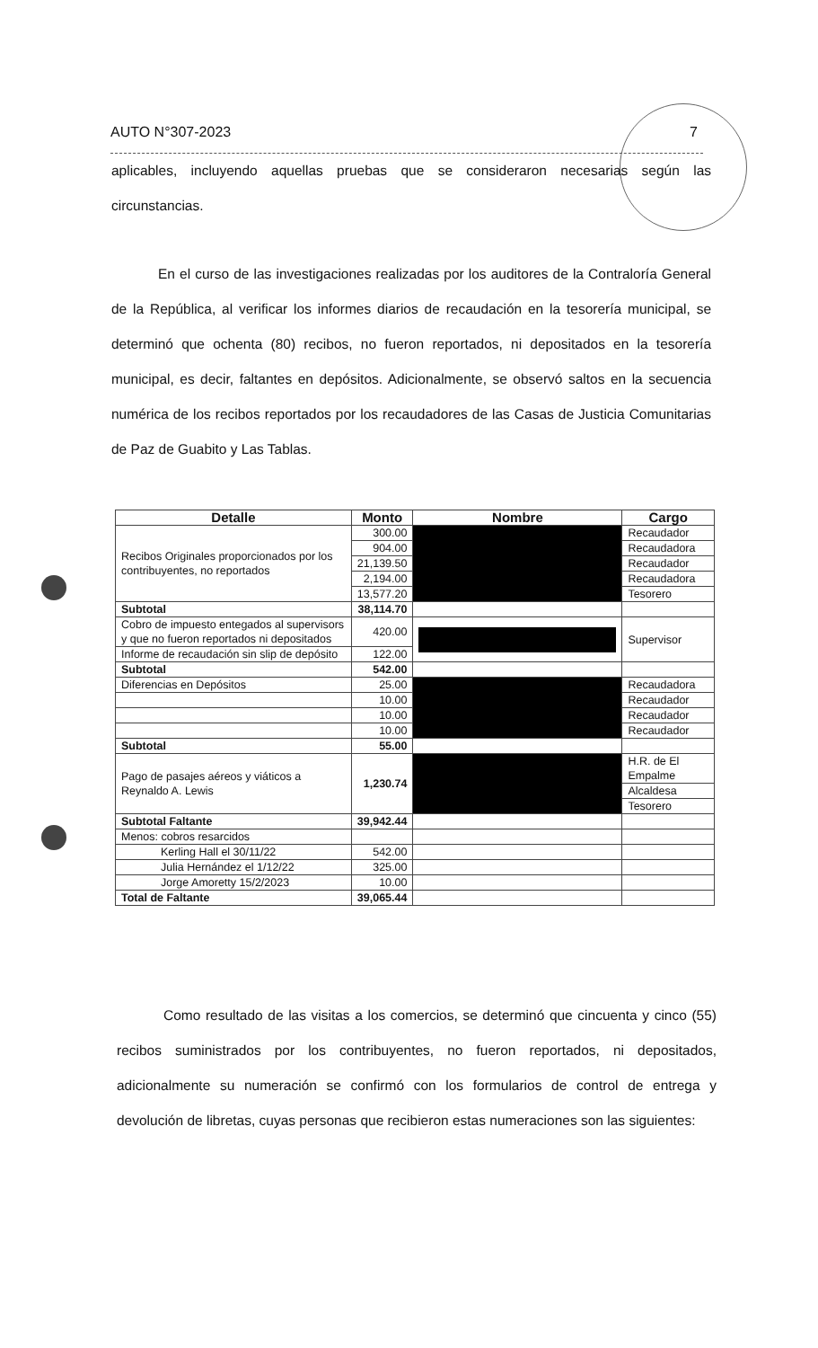AUTO N°307-2023 7
aplicables, incluyendo aquellas pruebas que se consideraron necesarias según las circunstancias.
En el curso de las investigaciones realizadas por los auditores de la Contraloría General de la República, al verificar los informes diarios de recaudación en la tesorería municipal, se determinó que ochenta (80) recibos, no fueron reportados, ni depositados en la tesorería municipal, es decir, faltantes en depósitos. Adicionalmente, se observó saltos en la secuencia numérica de los recibos reportados por los recaudadores de las Casas de Justicia Comunitarias de Paz de Guabito y Las Tablas.
| Detalle | Monto | Nombre | Cargo |
| --- | --- | --- | --- |
| Recibos Originales proporcionados por los contribuyentes, no reportados | 300.00 | | Recaudador |
| | 904.00 | | Recaudadora |
| | 21,139.50 | | Recaudador |
| | 2,194.00 | | Recaudadora |
| | 13,577.20 | | Tesorero |
| Subtotal | 38,114.70 | | |
| Cobro de impuesto entegados al supervisors y que no fueron reportados ni depositados | 420.00 | | Supervisor |
| Informe de recaudación sin slip de depósito | 122.00 | | |
| Subtotal | 542.00 | | |
| Diferencias en Depósitos | 25.00 | | Recaudadora |
| | 10.00 | | Recaudador |
| | 10.00 | | Recaudador |
| | 10.00 | | Recaudador |
| Subtotal | 55.00 | | |
| Pago de pasajes aéreos y viáticos a Reynaldo A. Lewis | 1,230.74 | | H.R. de El Empalme |
| | | | Alcaldesa |
| | | | Tesorero |
| Subtotal Faltante | 39,942.44 | | |
| Menos: cobros resarcidos | | | |
| Kerling Hall el 30/11/22 | 542.00 | | |
| Julia Hernández el 1/12/22 | 325.00 | | |
| Jorge Amoretty 15/2/2023 | 10.00 | | |
| Total de Faltante | 39,065.44 | | |
Como resultado de las visitas a los comercios, se determinó que cincuenta y cinco (55) recibos suministrados por los contribuyentes, no fueron reportados, ni depositados, adicionalmente su numeración se confirmó con los formularios de control de entrega y devolución de libretas, cuyas personas que recibieron estas numeraciones son las siguientes: